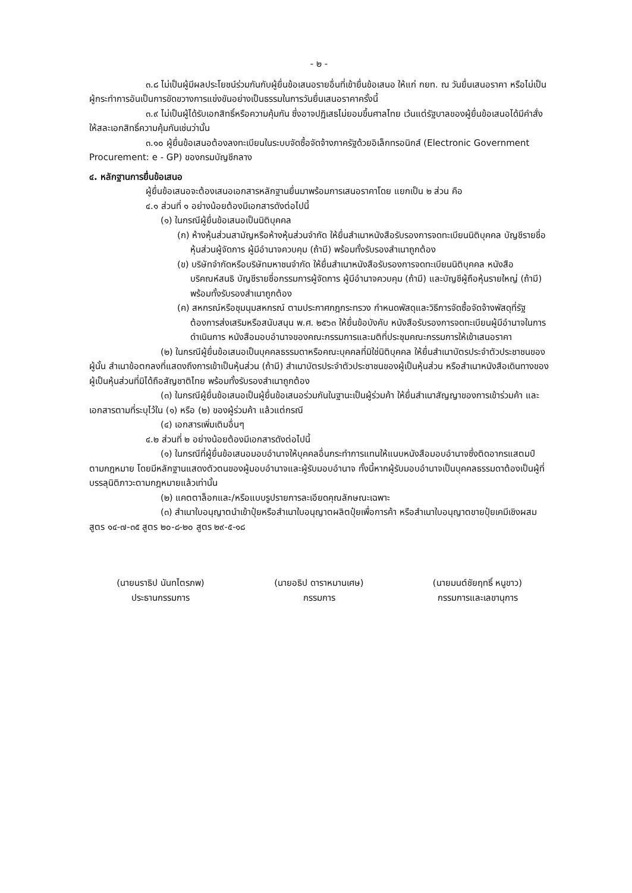- ๒ -
๓.๘ ไม่เป็นผู้มีผลประโยชน์ร่วมกันกับผู้ยื่นข้อเสนอรายอื่นที่เข้ายื่นข้อเสนอ ให้แก่ กยท. ณ วันยื่นเสนอราคา หรือไม่เป็นผู้กระทำการอันเป็นการขัดขวางการแข่งขันอย่างเป็นธรรมในการวันยื่นเสนอราคาครั้งนี้
๓.๙ ไม่เป็นผู้ได้รับเอกสิทธิ์หรือความคุ้มกัน ซึ่งอาจปฏิเสธไม่ยอมขึ้นศาลไทย เว้นแต่รัฐบาลของผู้ยื่นข้อเสนอได้มีคำสั่งให้สละเอกสิทธิ์ความคุ้มกันเช่นว่านั้น
๓.๑๐ ผู้ยื่นข้อเสนอต้องลงทะเบียนในระบบจัดซื้อจัดจ้างภาครัฐด้วยอิเล็กทรอนิกส์ (Electronic Government Procurement: e - GP) ของกรมบัญชีกลาง
๔. หลักฐานการยื่นข้อเสนอ
ผู้ยื่นข้อเสนอจะต้องเสนอเอกสารหลักฐานยื่นมาพร้อมการเสนอราคาโดย แยกเป็น ๒ ส่วน คือ
๔.๑ ส่วนที่ ๑ อย่างน้อยต้องมีเอกสารดังต่อไปนี้
(๑) ในกรณีผู้ยื่นข้อเสนอเป็นนิติบุคคล
(ก) ห้างหุ้นส่วนสามัญหรือห้างหุ้นส่วนจำกัด ให้ยื่นสำเนาหนังสือรับรองการจดทะเบียนนิติบุคคล บัญชีรายชื่อหุ้นส่วนผู้จัดการ ผู้มีอำนาจควบคุม (ถ้ามี) พร้อมทั้งรับรองสำเนาถูกต้อง
(ข) บริษัทจำกัดหรือบริษัทมหาชนจำกัด ให้ยื่นสำเนาหนังสือรับรองการจดทะเบียนนิติบุคคล หนังสือบริคณห์สนธิ บัญชีรายชื่อกรรมการผู้จัดการ ผู้มีอำนาจควบคุม (ถ้ามี) และบัญชีผู้ถือหุ้นรายใหญ่ (ถ้ามี) พร้อมทั้งรับรองสำเนาถูกต้อง
(ค) สหกรณ์หรือชุมนุมสหกรณ์ ตามประกาศกฎกระทรวง กำหนดพัสดุและวิธีการจัดซื้อจัดจ้างพัสดุที่รัฐต้องการส่งเสริมหรือสนับสนุน พ.ศ. ๒๕๖๓ ให้ยื่นข้อบังคับ หนังสือรับรองการจดทะเบียนผู้มีอำนาจในการดำเนินการ หนังสือมอบอำนาจของคณะกรรมการและมติที่ประชุมคณะกรรมการให้เข้าเสนอราคา
(๒) ในกรณีผู้ยื่นข้อเสนอเป็นบุคคลธรรมดาหรือคณะบุคคลที่มิใช่นิติบุคคล ให้ยื่นสำเนาบัตรประจำตัวประชาชนของผู้นั้น สำเนาข้อตกลงที่แสดงถึงการเข้าเป็นหุ้นส่วน (ถ้ามี) สำเนาบัตรประจำตัวประชาชนของผู้เป็นหุ้นส่วน หรือสำเนาหนังสือเดินทางของผู้เป็นหุ้นส่วนที่มิได้ถือสัญชาติไทย พร้อมทั้งรับรองสำเนาถูกต้อง
(๓) ในกรณีผู้ยื่นข้อเสนอเป็นผู้ยื่นข้อเสนอร่วมกันในฐานะเป็นผู้ร่วมค้า ให้ยื่นสำเนาสัญญาของการเข้าร่วมค้า และเอกสารตามที่ระบุไว้ใน (๑) หรือ (๒) ของผู้ร่วมค้า แล้วแต่กรณี
(๔) เอกสารเพิ่มเติมอื่นๆ
๔.๒ ส่วนที่ ๒ อย่างน้อยต้องมีเอกสารดังต่อไปนี้
(๑) ในกรณีที่ผู้ยื่นข้อเสนอมอบอำนาจให้บุคคลอื่นกระทำการแทนให้แนบหนังสือมอบอำนาจซึ่งติดอากรแสตมป์ตามกฎหมาย โดยมีหลักฐานแสดงตัวตนของผู้มอบอำนาจและผู้รับมอบอำนาจ ทั้งนี้หากผู้รับมอบอำนาจเป็นบุคคลธรรมดาต้องเป็นผู้ที่บรรลุนิติภาวะตามกฎหมายแล้วเท่านั้น
(๒) แคตตาล็อกและ/หรือแบบรูปรายการละเอียดคุณลักษณะเฉพาะ
(๓) สำเนาใบอนุญาตนำเข้าปุ๋ยหรือสำเนาใบอนุญาตผลิตปุ๋ยเพื่อการค้า หรือสำเนาใบอนุญาตขายปุ๋ยเคมีเชิงผสม สูตร ๑๔-๗-๓๕ สูตร ๒๐-๘-๒๐ สูตร ๒๙-๕-๑๘
(นายนราธิป นันทไตรภพ)
ประธานกรรมการ
(นายอธิป ดาราหมานเศษ)
กรรมการ
(นายมนต์ชัยฤทธิ์ หนูขาว)
กรรมการและเลขานุการ